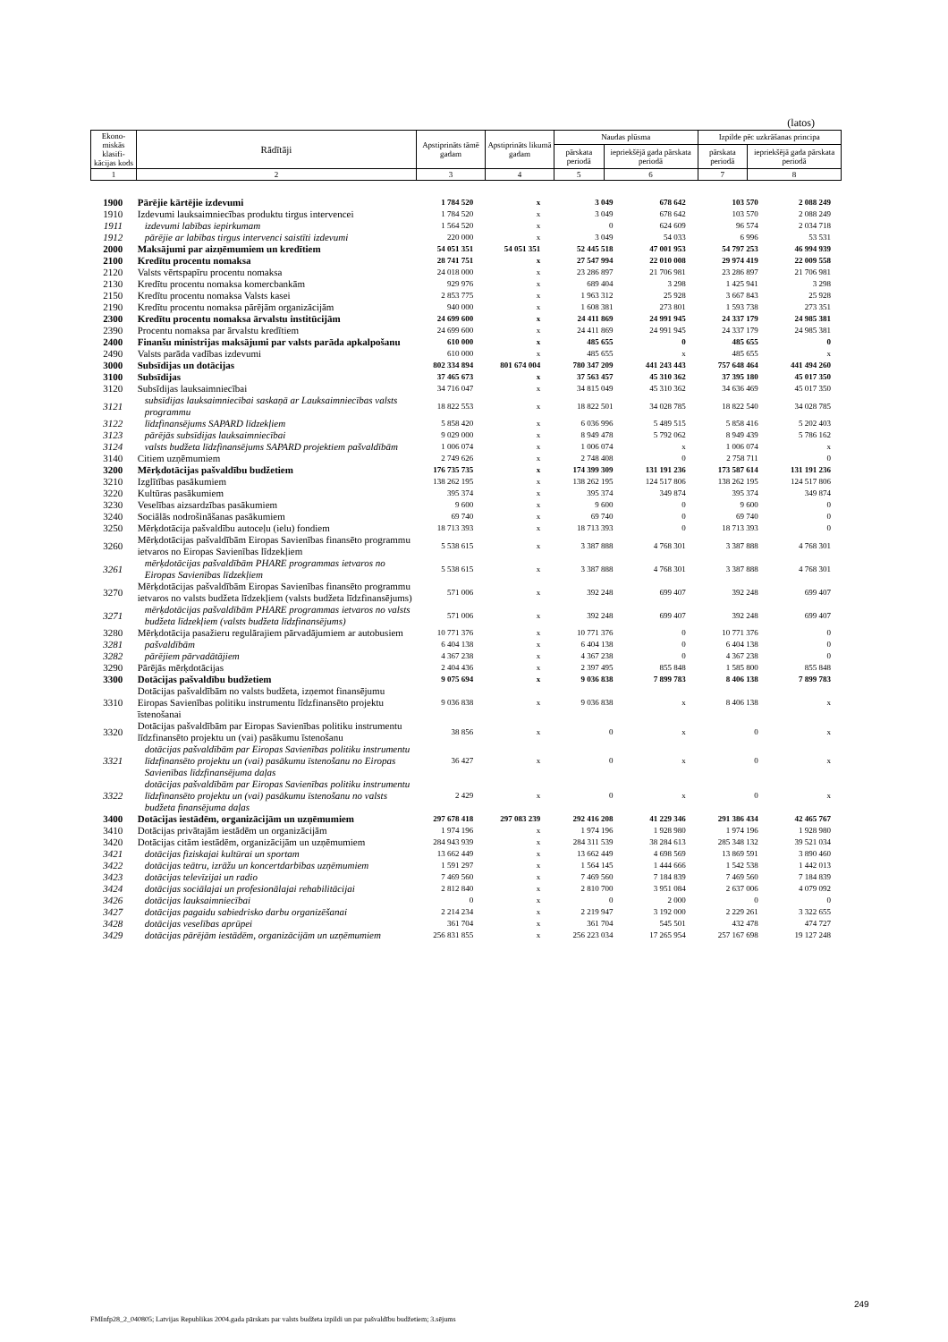(latos)
| Ekono-miskās klasifi-kācijas kods | Rādītāji | Apstiprināts tāmē gadam | Apstiprināts likumā gadam | Naudas plūsma | | Izpilde pēc uzkrāšanas principa | |
| --- | --- | --- | --- | --- | --- | --- | --- |
| | | | | pārskata periodā | iepriekšējā gada pārskata periodā | pārskata periodā | iepriekšējā gada pārskata periodā |
| 1 | 2 | 3 | 4 | 5 | 6 | 7 | 8 |
| 1900 | Pārējie kārtējie izdevumi | 1 784 520 | x | 3 049 | 678 642 | 103 570 | 2 088 249 |
| 1910 | Izdevumi lauksaimniecības produktu tirgus intervencei | 1 784 520 | x | 3 049 | 678 642 | 103 570 | 2 088 249 |
| 1911 | izdevumi labības iepirkumam | 1 564 520 | x | 0 | 624 609 | 96 574 | 2 034 718 |
| 1912 | pārējie ar labības tirgus intervenci saistīti izdevumi | 220 000 | x | 3 049 | 54 033 | 6 996 | 53 531 |
| 2000 | Maksājumi par aizņēmumiem un kredītiem | 54 051 351 | 54 051 351 | 52 445 518 | 47 001 953 | 54 797 253 | 46 994 939 |
| 2100 | Kredītu procentu nomaksa | 28 741 751 | x | 27 547 994 | 22 010 008 | 29 974 419 | 22 009 558 |
| 2120 | Valsts vērtspapīru procentu nomaksa | 24 018 000 | x | 23 286 897 | 21 706 981 | 23 286 897 | 21 706 981 |
| 2130 | Kredītu procentu nomaksa komercbankām | 929 976 | x | 689 404 | 3 298 | 1 425 941 | 3 298 |
| 2150 | Kredītu procentu nomaksa Valsts kasei | 2 853 775 | x | 1 963 312 | 25 928 | 3 667 843 | 25 928 |
| 2190 | Kredītu procentu nomaksa pārējām organizācijām | 940 000 | x | 1 608 381 | 273 801 | 1 593 738 | 273 351 |
| 2300 | Kredītu procentu nomaksa ārvalstu institūcijām | 24 699 600 | x | 24 411 869 | 24 991 945 | 24 337 179 | 24 985 381 |
| 2390 | Procentu nomaksa par ārvalstu kredītiem | 24 699 600 | x | 24 411 869 | 24 991 945 | 24 337 179 | 24 985 381 |
| 2400 | Finanšu ministrijas maksājumi par valsts parāda apkalpošanu | 610 000 | x | 485 655 | 0 | 485 655 | 0 |
| 2490 | Valsts parāda vadības izdevumi | 610 000 | x | 485 655 | x | 485 655 | x |
| 3000 | Subsīdijas un dotācijas | 802 334 894 | 801 674 004 | 780 347 209 | 441 243 443 | 757 648 464 | 441 494 260 |
| 3100 | Subsīdijas | 37 465 673 | x | 37 563 457 | 45 310 362 | 37 395 180 | 45 017 350 |
| 3120 | Subsīdijas lauksaimniecībai | 34 716 047 | x | 34 815 049 | 45 310 362 | 34 636 469 | 45 017 350 |
| 3121 | subsīdijas lauksaimniecībai saskaņā ar Lauksaimniecības valsts programmu | 18 822 553 | x | 18 822 501 | 34 028 785 | 18 822 540 | 34 028 785 |
| 3122 | līdzfinansējums SAPARD līdzekļiem | 5 858 420 | x | 6 036 996 | 5 489 515 | 5 858 416 | 5 202 403 |
| 3123 | pārējās subsīdijas lauksaimniecībai | 9 029 000 | x | 8 949 478 | 5 792 062 | 8 949 439 | 5 786 162 |
| 3124 | valsts budžeta līdzfinansējums SAPARD projektiem pašvaldībām | 1 006 074 | x | 1 006 074 | x | 1 006 074 | x |
| 3140 | Citiem uzņēmumiem | 2 749 626 | x | 2 748 408 | 0 | 2 758 711 | 0 |
| 3200 | Mērķdotācijas pašvaldību budžetiem | 176 735 735 | x | 174 399 309 | 131 191 236 | 173 587 614 | 131 191 236 |
| 3210 | Izglītības pasākumiem | 138 262 195 | x | 138 262 195 | 124 517 806 | 138 262 195 | 124 517 806 |
| 3220 | Kultūras pasākumiem | 395 374 | x | 395 374 | 349 874 | 395 374 | 349 874 |
| 3230 | Veselības aizsardzības pasākumiem | 9 600 | x | 9 600 | 0 | 9 600 | 0 |
| 3240 | Sociālās nodrošināšanas pasākumiem | 69 740 | x | 69 740 | 0 | 69 740 | 0 |
| 3250 | Mērķdotācija pašvaldību autoceļu (ielu) fondiem | 18 713 393 | x | 18 713 393 | 0 | 18 713 393 | 0 |
| 3260 | Mērķdotācijas pašvaldībām Eiropas Savienības finansēto programmu ietvaros no Eiropas Savienības līdzekļiem | 5 538 615 | x | 3 387 888 | 4 768 301 | 3 387 888 | 4 768 301 |
| 3261 | mērķdotācijas pašvaldībām PHARE programmas ietvaros no Eiropas Savienības līdzekļiem | 5 538 615 | x | 3 387 888 | 4 768 301 | 3 387 888 | 4 768 301 |
| 3270 | Mērķdotācijas pašvaldībām Eiropas Savienības finansēto programmu ietvaros no valsts budžeta līdzekļiem (valsts budžeta līdzfinansējums) | 571 006 | x | 392 248 | 699 407 | 392 248 | 699 407 |
| 3271 | mērķdotācijas pašvaldībām PHARE programmas ietvaros no valsts budžeta līdzekļiem (valsts budžeta līdzfinansējums) | 571 006 | x | 392 248 | 699 407 | 392 248 | 699 407 |
| 3280 | Mērķdotācija pasažieru regulārajiem pārvadājumiem ar autobusiem | 10 771 376 | x | 10 771 376 | 0 | 10 771 376 | 0 |
| 3281 | pašvaldībām | 6 404 138 | x | 6 404 138 | 0 | 6 404 138 | 0 |
| 3282 | pārējiem pārvadātājiem | 4 367 238 | x | 4 367 238 | 0 | 4 367 238 | 0 |
| 3290 | Pārējās mērķdotācijas | 2 404 436 | x | 2 397 495 | 855 848 | 1 585 800 | 855 848 |
| 3300 | Dotācijas pašvaldību budžetiem | 9 075 694 | x | 9 036 838 | 7 899 783 | 8 406 138 | 7 899 783 |
| 3310 | Dotācijas pašvaldībām no valsts budžeta, izņemot finansējumu Eiropas Savienības politiku instrumentu līdzfinansēto projektu īstenošanai | 9 036 838 | x | 9 036 838 | x | 8 406 138 | x |
| 3320 | Dotācijas pašvaldībām par Eiropas Savienības politiku instrumentu līdzfinansēto projektu un (vai) pasākumu īstenošanu | 38 856 | x | 0 | x | 0 | x |
| 3321 | dotācijas pašvaldībām par Eiropas Savienības politiku instrumentu līdzfinansēto projektu un (vai) pasākumu īstenošanu no Eiropas Savienības līdzfinansējuma daļas | 36 427 | x | 0 | x | 0 | x |
| 3322 | dotācijas pašvaldībām par Eiropas Savienības politiku instrumentu līdzfinansēto projektu un (vai) pasākumu īstenošanu no valsts budžeta finansējuma daļas | 2 429 | x | 0 | x | 0 | x |
| 3400 | Dotācijas iestādēm, organizācijām un uzņēmumiem | 297 678 418 | 297 083 239 | 292 416 208 | 41 229 346 | 291 386 434 | 42 465 767 |
| 3410 | Dotācijas privātajām iestādēm un organizācijām | 1 974 196 | x | 1 974 196 | 1 928 980 | 1 974 196 | 1 928 980 |
| 3420 | Dotācijas citām iestādēm, organizācijām un uzņēmumiem | 284 943 939 | x | 284 311 539 | 38 284 613 | 285 348 132 | 39 521 034 |
| 3421 | dotācijas fiziskajai kultūrai un sportam | 13 662 449 | x | 13 662 449 | 4 698 569 | 13 869 591 | 3 890 460 |
| 3422 | dotācijas teātru, izrāžu un koncertdarbības uzņēmumiem | 1 591 297 | x | 1 564 145 | 1 444 666 | 1 542 538 | 1 442 013 |
| 3423 | dotācijas televīzijai un radio | 7 469 560 | x | 7 469 560 | 7 184 839 | 7 469 560 | 7 184 839 |
| 3424 | dotācijas sociālajai un profesionālajai rehabilitācijai | 2 812 840 | x | 2 810 700 | 3 951 084 | 2 637 006 | 4 079 092 |
| 3426 | dotācijas lauksaimniecībai | 0 | x | 0 | 2 000 | 0 | 0 |
| 3427 | dotācijas pagaidu sabiedrisko darbu organizēšanai | 2 214 234 | x | 2 219 947 | 3 192 000 | 2 229 261 | 3 322 655 |
| 3428 | dotācijas veselības aprūpei | 361 704 | x | 361 704 | 545 501 | 432 478 | 474 727 |
| 3429 | dotācijas pārējām iestādēm, organizācijām un uzņēmumiem | 256 831 855 | x | 256 223 034 | 17 265 954 | 257 167 698 | 19 127 248 |
249
FMInfp28_2_040805; Latvijas Republikas 2004.gada pārskats par valsts budžeta izpildi un par pašvaldību budžetiem; 3.sējums